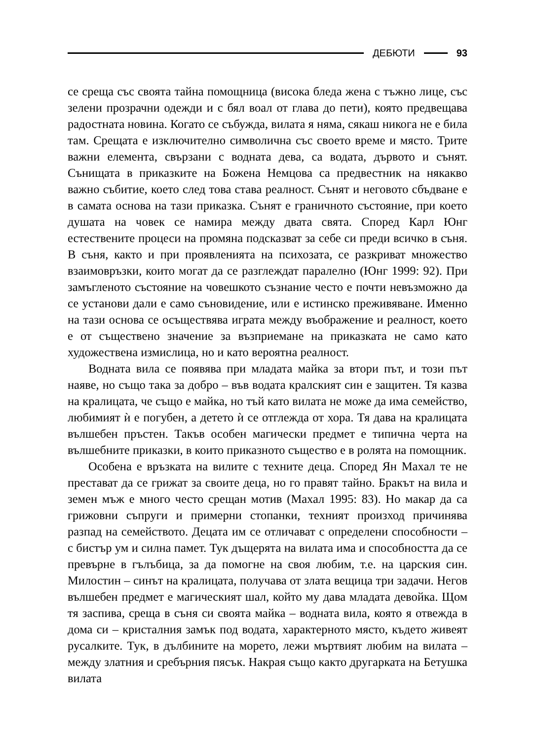ДЕБЮТИ 93
се среща със своята тайна помощница (висока бледа жена с тъжно лице, със зелени прозрачни одежди и с бял воал от глава до пети), която предвещава радостната новина. Когато се събужда, вилата я няма, сякаш никога не е била там. Срещата е изключително символична със своето време и място. Трите важни елемента, свързани с водната дева, са водата, дървото и сънят. Сънищата в приказките на Божена Немцова са предвестник на някакво важно събитие, което след това става реалност. Сънят и неговото сбъдване е в самата основа на тази приказка. Сънят е граничното състояние, при което душата на човек се намира между двата свята. Според Карл Юнг естествените процеси на промяна подсказват за себе си преди всичко в съня. В съня, както и при проявленията на психозата, се разкриват множество взаимовръзки, които могат да се разглеждат паралелно (Юнг 1999: 92). При замъгленото състояние на човешкото съзнание често е почти невъзможно да се установи дали е само сънови­дение, или е истинско преживяване. Именно на тази основа се осъществява играта между въображение и реалност, което е от съществено значение за възприемане на приказката не само като художествена измислица, но и като вероятна реалност.
Водната вила се появява при младата майка за втори път, и този път наяве, но също така за добро – във водата кралският син е защитен. Тя казва на кралицата, че също е майка, но тъй като вилата не може да има семейство, любимият ѝ е погубен, а детето ѝ се отглежда от хора. Тя дава на кралицата вълшебен пръстен. Такъв особен магически предмет е типична черта на вълшебните приказки, в които приказното същество е в ролята на помощник.
Особена е връзката на вилите с техните деца. Според Ян Махал те не престават да се грижат за своите деца, но го правят тайно. Бракът на вила и земен мъж е много често срещан мотив (Махал 1995: 83). Но макар да са грижовни съпруги и примерни стопанки, техният произход причинява разпад на семейството. Децата им се отличават с определени способности – с бистър ум и силна памет. Тук дъщерята на вилата има и способността да се превърне в гълъбица, за да помогне на своя любим, т.е. на царския син. Милостин – синът на кралицата, получава от злата вещица три задачи. Негов вълшебен предмет е магическият шал, който му дава младата девойка. Щом тя заспива, среща в съня си своята майка – водната вила, която я отвежда в дома си – кристалния замък под водата, характерното място, където живеят русалките. Тук, в дълбините на морето, лежи мъртвият любим на вилата – между златния и сребърния пясък. Накрая също както другарката на Бетушка вилата